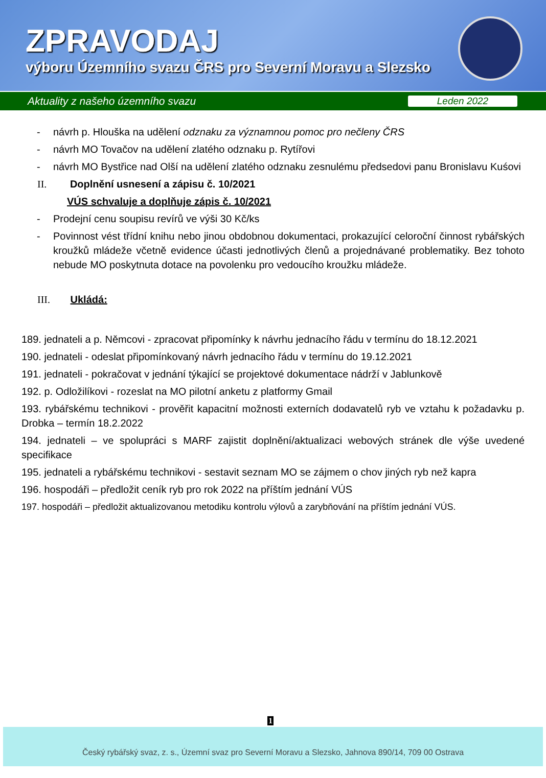ZPRAVODAJ
výboru Územního svazu ČRS pro Severní Moravu a Slezsko
Aktuality z našeho územního svazu Leden 2022
- návrh p. Hlouška na udělení odznaku za významnou pomoc pro nečleny ČRS
- návrh MO Tovačov na udělení zlatého odznaku p. Rytířovi
- návrh MO Bystřice nad Olší na udělení zlatého odznaku zesnulému předsedovi panu Bronislavu Kuśovi
II. Doplnění usnesení a zápisu č. 10/2021
VÚS schvaluje a doplňuje zápis č. 10/2021
- Prodejní cenu soupisu revírů ve výši 30 Kč/ks
- Povinnost vést třídní knihu nebo jinou obdobnou dokumentaci, prokazující celoroční činnost rybářských kroužků mládeže včetně evidence účasti jednotlivých členů a projednávané problematiky. Bez tohoto nebude MO poskytnuta dotace na povolenku pro vedoucího kroužku mládeže.
III. Ukládá:
189. jednateli a p. Němcovi - zpracovat připomínky k návrhu jednacího řádu v termínu do 18.12.2021
190. jednateli - odeslat připomínkovaný návrh jednacího řádu v termínu do 19.12.2021
191. jednateli - pokračovat v jednání týkající se projektové dokumentace nádrží v Jablunkově
192. p. Odložilíkovi - rozeslat na MO pilotní anketu z platformy Gmail
193. rybářskému technikovi - prověřit kapacitní možnosti externích dodavatelů ryb ve vztahu k požadavku p. Drobka – termín 18.2.2022
194. jednateli – ve spolupráci s MARF zajistit doplnění/aktualizaci webových stránek dle výše uvedené specifikace
195. jednateli a rybářskému technikovi - sestavit seznam MO se zájmem o chov jiných ryb než kapra
196. hospodáři – předložit ceník ryb pro rok 2022 na příštím jednání VÚS
197. hospodáři – předložit aktualizovanou metodiku kontrolu výlovů a zarybňování na příštím jednání VÚS.
1
Český rybářský svaz, z. s., Územní svaz pro Severní Moravu a Slezsko, Jahnova 890/14, 709 00 Ostrava